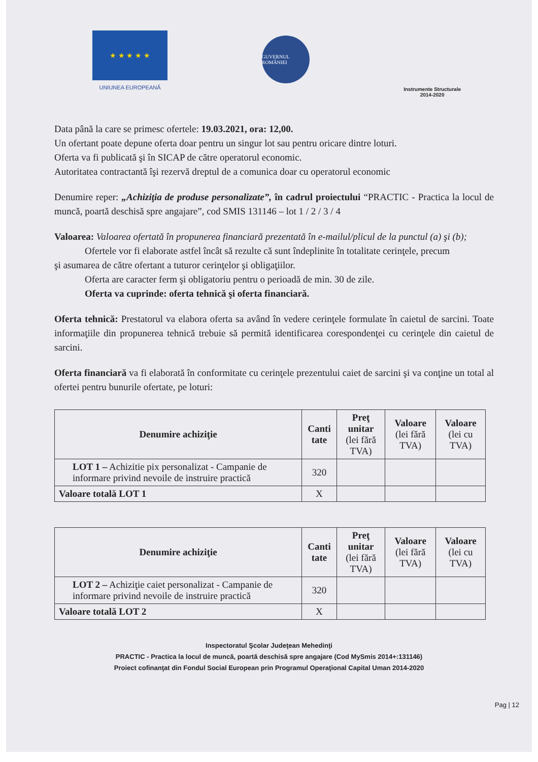★ ★ ★ ★ ★
UNIUNEA EUROPEANĂ
GUVERNUL ROMÂNIEI
Instrumente Structurale
2014-2020
Data până la care se primesc ofertele: 19.03.2021, ora: 12,00.
Un ofertant poate depune oferta doar pentru un singur lot sau pentru oricare dintre loturi.
Oferta va fi publicată şi în SICAP de către operatorul economic.
Autoritatea contractantă îşi rezervă dreptul de a comunica doar cu operatorul economic
Denumire reper: „Achiziţia de produse personalizate”, în cadrul proiectului “PRACTIC - Practica la locul de muncă, poartă deschisă spre angajare”, cod SMIS 131146 – lot 1 / 2 / 3 / 4
Valoarea: Valoarea ofertată în propunerea financiară prezentată în e-mailul/plicul de la punctul (a) şi (b);
Ofertele vor fi elaborate astfel încât să rezulte că sunt îndeplinite în totalitate cerinţele, precum
şi asumarea de către ofertant a tuturor cerinţelor şi obligaţiilor.
Oferta are caracter ferm şi obligatoriu pentru o perioadă de min. 30 de zile.
Oferta va cuprinde: oferta tehnică şi oferta financiară.
Oferta tehnică: Prestatorul va elabora oferta sa având în vedere cerinţele formulate în caietul de sarcini. Toate informaţiile din propunerea tehnică trebuie să permită identificarea corespondenţei cu cerinţele din caietul de sarcini.
Oferta financiară va fi elaborată în conformitate cu cerinţele prezentului caiet de sarcini şi va conţine un total al ofertei pentru bunurile ofertate, pe loturi:
| Denumire achiziţie | Canti tate | Preţ unitar (lei fără TVA) | Valoare (lei fără TVA) | Valoare (lei cu TVA) |
| --- | --- | --- | --- | --- |
| LOT 1 – Achizitie pix personalizat - Campanie de informare privind nevoile de instruire practică | 320 | | | |
| Valoare totală LOT 1 | X | | | |
| Denumire achiziţie | Canti tate | Preţ unitar (lei fără TVA) | Valoare (lei fără TVA) | Valoare (lei cu TVA) |
| --- | --- | --- | --- | --- |
| LOT 2 – Achiziţie caiet personalizat - Campanie de informare privind nevoile de instruire practică | 320 | | | |
| Valoare totală LOT 2 | X | | | |
Inspectoratul Şcolar Judeţean Mehedinţi
PRACTIC - Practica la locul de muncă, poartă deschisă spre angajare (Cod MySmis 2014+:131146)
Proiect cofinanţat din Fondul Social European prin Programul Operaţional Capital Uman 2014-2020
Pag | 12